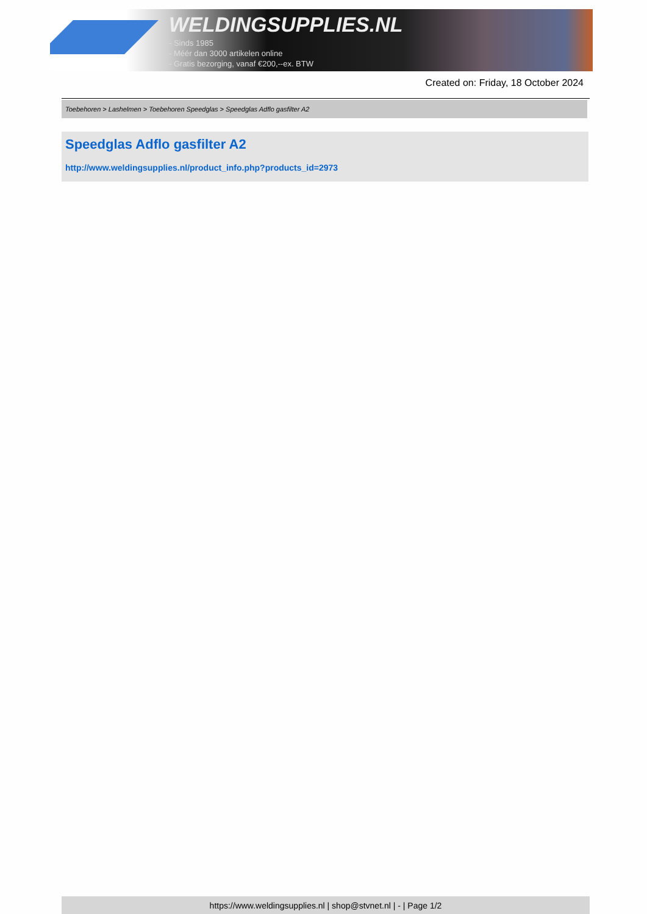WELDINGSUPPLIES.NL
- Sinds 1985
- Méér dan 3000 artikelen online
- Gratis bezorging, vanaf €200,--ex. BTW
Created on: Friday, 18 October 2024
Toebehoren > Lashelmen > Toebehoren Speedglas > Speedglas Adflo gasfilter A2
Speedglas Adflo gasfilter A2
http://www.weldingsupplies.nl/product_info.php?products_id=2973
https://www.weldingsupplies.nl | shop@stvnet.nl | - | Page 1/2